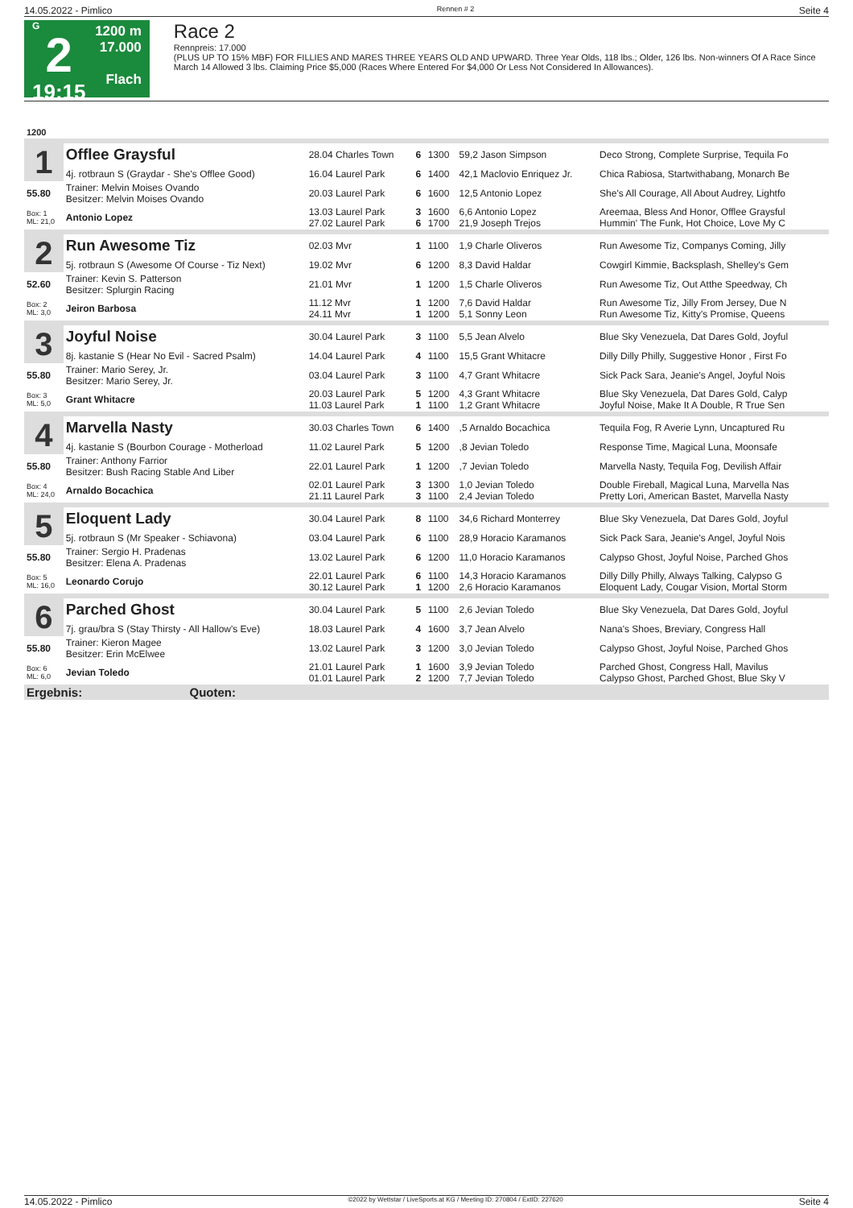14.05.2022 - Pimlico Rennen # 2 Seite 4
G
2
19:15
1200 m
17.000
Flach
Race 2
Rennpreis: 17.000
(PLUS UP TO 15% MBF) FOR FILLIES AND MARES THREE YEARS OLD AND UPWARD. Three Year Olds, 118 lbs.; Older, 126 lbs. Non-winners Of A Race Since March 14 Allowed 3 lbs. Claiming Price $5,000 (Races Where Entered For $4,000 Or Less Not Considered In Allowances).
| 1200 | | | | | | |
| 1 | Offlee Graysful | 28.04 Charles Town | 6 | 1300 | 59,2 Jason Simpson | Deco Strong, Complete Surprise, Tequila Fo |
| | 4j. rotbraun S (Graydar - She's Offlee Good) | 16.04 Laurel Park | 6 | 1400 | 42,1 Maclovio Enriquez Jr. | Chica Rabiosa, Startwithabang, Monarch Be |
| 55.80 | Trainer: Melvin Moises Ovando Besitzer: Melvin Moises Ovando | 20.03 Laurel Park | 6 | 1600 | 12,5 Antonio Lopez | She's All Courage, All About Audrey, Lightfo |
| Box: 1 ML: 21,0 | Antonio Lopez | 13.03 Laurel Park 27.02 Laurel Park | 3 6 | 1600 1700 | 6,6 Antonio Lopez 21,9 Joseph Trejos | Areemaa, Bless And Honor, Offlee Graysful Hummin' The Funk, Hot Choice, Love My C |
| 2 | Run Awesome Tiz | 02.03 Mvr | 1 | 1100 | 1,9 Charle Oliveros | Run Awesome Tiz, Companys Coming, Jilly |
| | 5j. rotbraun S (Awesome Of Course - Tiz Next) | 19.02 Mvr | 6 | 1200 | 8,3 David Haldar | Cowgirl Kimmie, Backsplash, Shelley's Gem |
| 52.60 | Trainer: Kevin S. Patterson Besitzer: Splurgin Racing | 21.01 Mvr | 1 | 1200 | 1,5 Charle Oliveros | Run Awesome Tiz, Out Atthe Speedway, Ch |
| Box: 2 ML: 3,0 | Jeiron Barbosa | 11.12 Mvr 24.11 Mvr | 1 1 | 1200 1200 | 7,6 David Haldar 5,1 Sonny Leon | Run Awesome Tiz, Jilly From Jersey, Due N Run Awesome Tiz, Kitty's Promise, Queens |
| 3 | Joyful Noise | 30.04 Laurel Park | 3 | 1100 | 5,5 Jean Alvelo | Blue Sky Venezuela, Dat Dares Gold, Joyful |
| | 8j. kastanie S (Hear No Evil - Sacred Psalm) | 14.04 Laurel Park | 4 | 1100 | 15,5 Grant Whitacre | Dilly Dilly Philly, Suggestive Honor , First Fo |
| 55.80 | Trainer: Mario Serey, Jr. Besitzer: Mario Serey, Jr. | 03.04 Laurel Park | 3 | 1100 | 4,7 Grant Whitacre | Sick Pack Sara, Jeanie's Angel, Joyful Nois |
| Box: 3 ML: 5,0 | Grant Whitacre | 20.03 Laurel Park 11.03 Laurel Park | 5 1 | 1200 1100 | 4,3 Grant Whitacre 1,2 Grant Whitacre | Blue Sky Venezuela, Dat Dares Gold, Calyp Joyful Noise, Make It A Double, R True Sen |
| 4 | Marvella Nasty | 30.03 Charles Town | 6 | 1400 | ,5 Arnaldo Bocachica | Tequila Fog, R Averie Lynn, Uncaptured Ru |
| | 4j. kastanie S (Bourbon Courage - Motherload | 11.02 Laurel Park | 5 | 1200 | ,8 Jevian Toledo | Response Time, Magical Luna, Moonsafe |
| 55.80 | Trainer: Anthony Farrior Besitzer: Bush Racing Stable And Liber | 22.01 Laurel Park | 1 | 1200 | ,7 Jevian Toledo | Marvella Nasty, Tequila Fog, Devilish Affair |
| Box: 4 ML: 24,0 | Arnaldo Bocachica | 02.01 Laurel Park 21.11 Laurel Park | 3 3 | 1300 1100 | 1,0 Jevian Toledo 2,4 Jevian Toledo | Double Fireball, Magical Luna, Marvella Nas Pretty Lori, American Bastet, Marvella Nasty |
| 5 | Eloquent Lady | 30.04 Laurel Park | 8 | 1100 | 34,6 Richard Monterrey | Blue Sky Venezuela, Dat Dares Gold, Joyful |
| | 5j. rotbraun S (Mr Speaker - Schiavona) | 03.04 Laurel Park | 6 | 1100 | 28,9 Horacio Karamanos | Sick Pack Sara, Jeanie's Angel, Joyful Nois |
| 55.80 | Trainer: Sergio H. Pradenas Besitzer: Elena A. Pradenas | 13.02 Laurel Park | 6 | 1200 | 11,0 Horacio Karamanos | Calypso Ghost, Joyful Noise, Parched Ghos |
| Box: 5 ML: 16,0 | Leonardo Corujo | 22.01 Laurel Park 30.12 Laurel Park | 6 1 | 1100 1200 | 14,3 Horacio Karamanos 2,6 Horacio Karamanos | Dilly Dilly Philly, Always Talking, Calypso G Eloquent Lady, Cougar Vision, Mortal Storm |
| 6 | Parched Ghost | 30.04 Laurel Park | 5 | 1100 | 2,6 Jevian Toledo | Blue Sky Venezuela, Dat Dares Gold, Joyful |
| | 7j. grau/bra S (Stay Thirsty - All Hallow's Eve) | 18.03 Laurel Park | 4 | 1600 | 3,7 Jean Alvelo | Nana's Shoes, Breviary, Congress Hall |
| 55.80 | Trainer: Kieron Magee Besitzer: Erin McElwee | 13.02 Laurel Park | 3 | 1200 | 3,0 Jevian Toledo | Calypso Ghost, Joyful Noise, Parched Ghos |
| Box: 6 ML: 6,0 | Jevian Toledo | 21.01 Laurel Park 01.01 Laurel Park | 1 2 | 1600 1200 | 3,9 Jevian Toledo 7,7 Jevian Toledo | Parched Ghost, Congress Hall, Mavilus Calypso Ghost, Parched Ghost, Blue Sky V |
| Ergebnis: Quoten: | | | | | | |
14.05.2022 - Pimlico ©2022 by Wettstar / LiveSports.at KG / Meeting ID: 270804 / ExtID: 227620 Seite 4